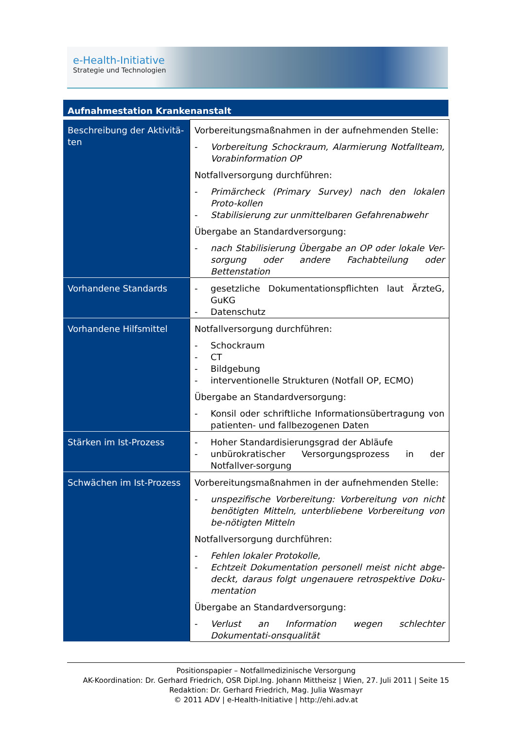e-Health-Initiative
Strategie und Technologien
Aufnahmestation Krankenanstalt
| Beschreibung der Aktivitä-ten | Vorbereitungsmaßnahmen in der aufnehmenden Stelle: - Vorbereitung Schockraum, Alarmierung Notfallteam, Vorabinformation OP Notfallversorgung durchführen: - Primärcheck (Primary Survey) nach den lokalen Proto-kollen - Stabilisierung zur unmittelbaren Gefahrenabwehr Übergabe an Standardversorgung: - nach Stabilisierung Übergabe an OP oder lokale Ver-sorgung oder andere Fachabteilung oder Bettenstation |
| Vorhandene Standards | - gesetzliche Dokumentationspflichten laut ÄrzteG, GuKG - Datenschutz |
| Vorhandene Hilfsmittel | Notfallversorgung durchführen: - Schockraum - CT - Bildgebung - interventionelle Strukturen (Notfall OP, ECMO) Übergabe an Standardversorgung: - Konsil oder schriftliche Informationsübertragung von patienten- und fallbezogenen Daten |
| Stärken im Ist-Prozess | - Hoher Standardisierungsgrad der Abläufe - unbürokratischer Versorgungsprozess in der Notfallver-sorgung |
| Schwächen im Ist-Prozess | Vorbereitungsmaßnahmen in der aufnehmenden Stelle: - unspezifische Vorbereitung: Vorbereitung von nicht benötigten Mitteln, unterbliebene Vorbereitung von be-nötigten Mitteln Notfallversorgung durchführen: - Fehlen lokaler Protokolle, - Echtzeit Dokumentation personell meist nicht abge-deckt, daraus folgt ungenauere retrospektive Doku-mentation Übergabe an Standardversorgung: - Verlust an Information wegen schlechter Dokumentati-onsqualität |
Positionspapier – Notfallmedizinische Versorgung
AK-Koordination: Dr. Gerhard Friedrich, OSR Dipl.Ing. Johann Mittheisz | Wien, 27. Juli 2011 | Seite 15
Redaktion: Dr. Gerhard Friedrich, Mag. Julia Wasmayr
© 2011 ADV | e-Health-Initiative | http://ehi.adv.at